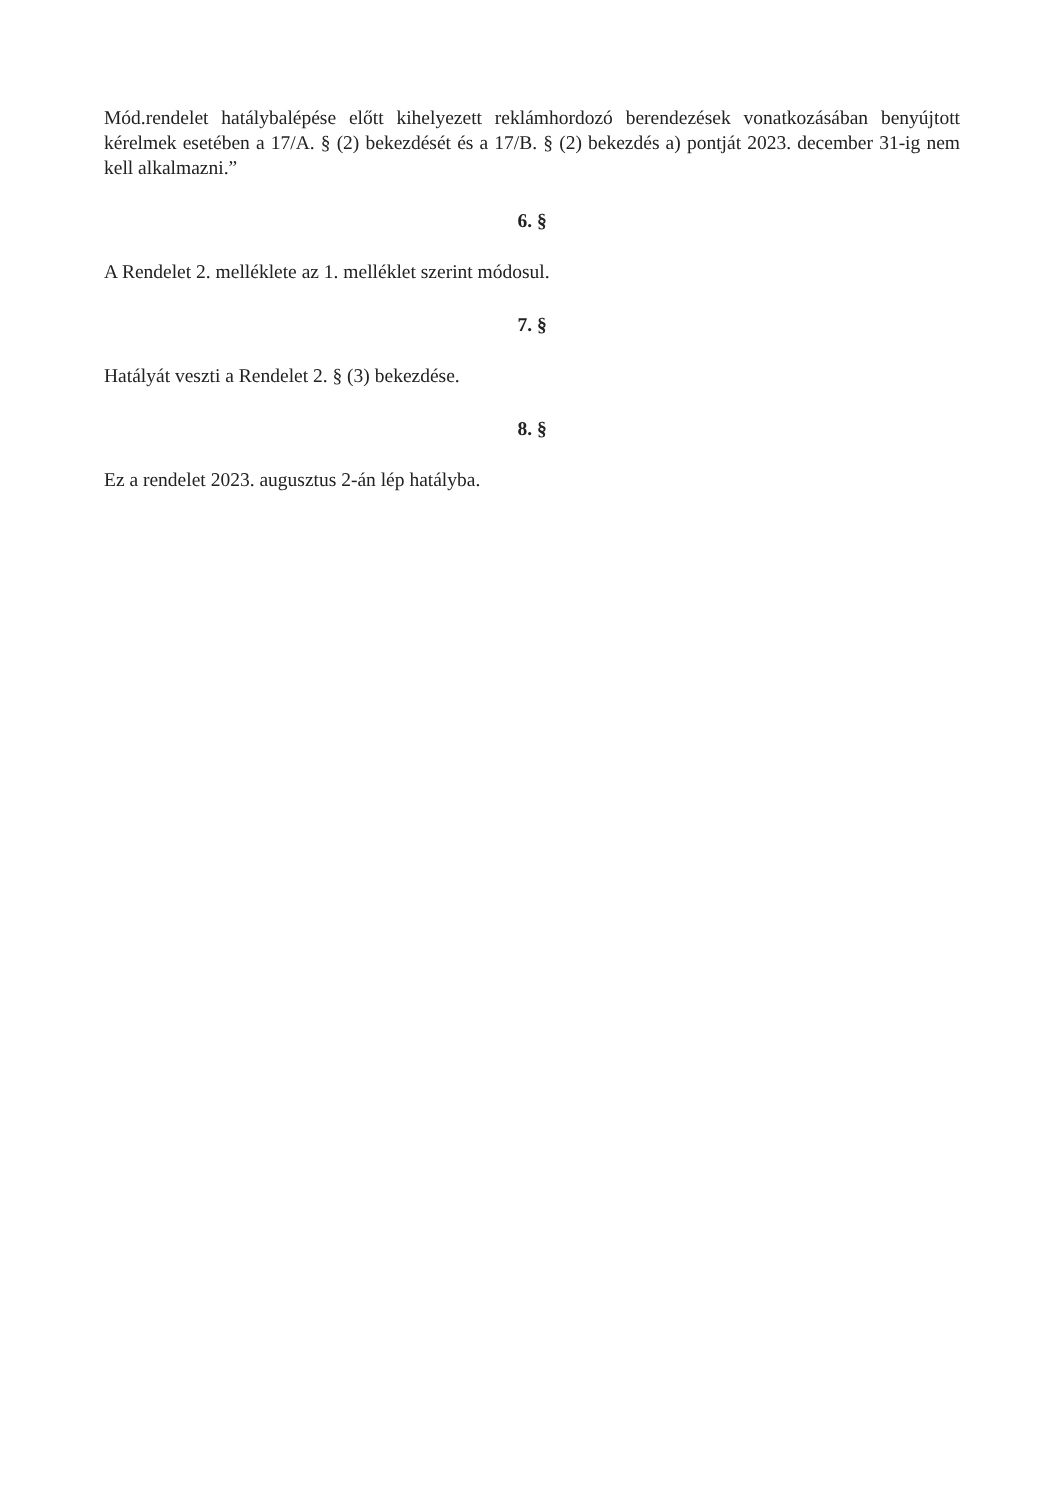Mód.rendelet hatálybalépése előtt kihelyezett reklámhordozó berendezések vonatkozásában benyújtott kérelmek esetében a 17/A. § (2) bekezdését és a 17/B. § (2) bekezdés a) pontját 2023. december 31-ig nem kell alkalmazni.”
6. §
A Rendelet 2. melléklete az 1. melléklet szerint módosul.
7. §
Hatályát veszti a Rendelet 2. § (3) bekezdése.
8. §
Ez a rendelet 2023. augusztus 2-án lép hatályba.